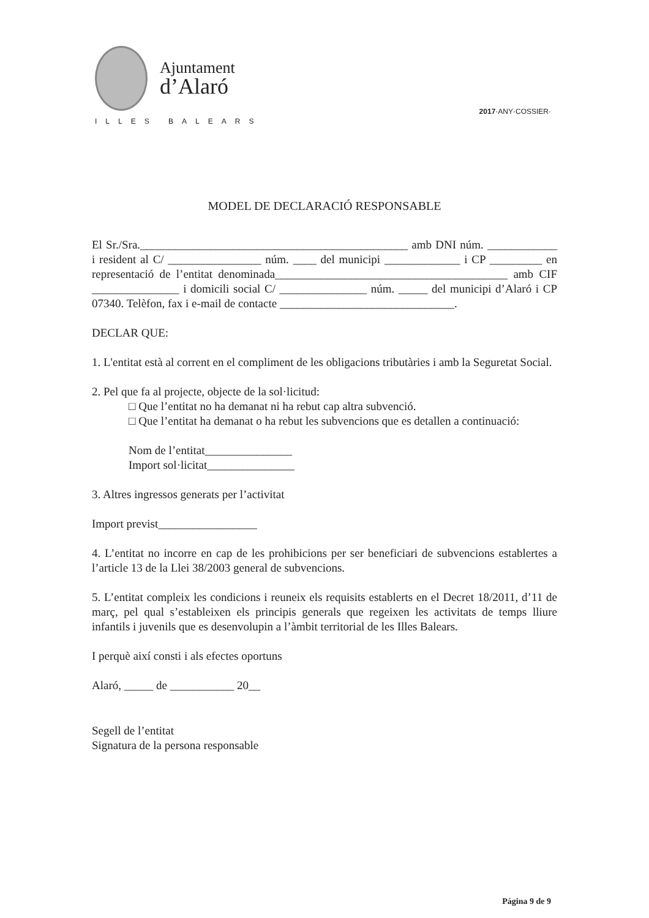Ajuntament
d’Alaró
ILLES BALEARS
2017·ANY·COSSIER·
MODEL DE DECLARACIÓ RESPONSABLE
El Sr./Sra.______________________________________________ amb DNI núm. ____________ i resident al C/ ________________ núm. ____ del municipi _____________ i CP _________ en representació de l’entitat denominada________________________________________ amb CIF _______________ i domicili social C/ _______________ núm. _____ del municipi d’Alaró i CP 07340. Telèfon, fax i e-mail de contacte ______________________________.
DECLAR QUE:
1. L'entitat està al corrent en el compliment de les obligacions tributàries i amb la Seguretat Social.
2. Pel que fa al projecte, objecte de la sol·licitud:
□ Que l’entitat no ha demanat ni ha rebut cap altra subvenció.
□ Que l’entitat ha demanat o ha rebut les subvencions que es detallen a continuació:
Nom de l’entitat_______________
Import sol·licitat_______________
3. Altres ingressos generats per l’activitat
Import previst_________________
4. L’entitat no incorre en cap de les prohibicions per ser beneficiari de subvencions establertes a l’article 13 de la Llei 38/2003 general de subvencions.
5. L’entitat compleix les condicions i reuneix els requisits establerts en el Decret 18/2011, d’11 de març, pel qual s’estableixen els principis generals que regeixen les activitats de temps lliure infantils i juvenils que es desenvolupin a l’àmbit territorial de les Illes Balears.
I perquè així consti i als efectes oportuns
Alaró, _____ de ___________ 20__
Segell de l’entitat
Signatura de la persona responsable
Página 9 de 9